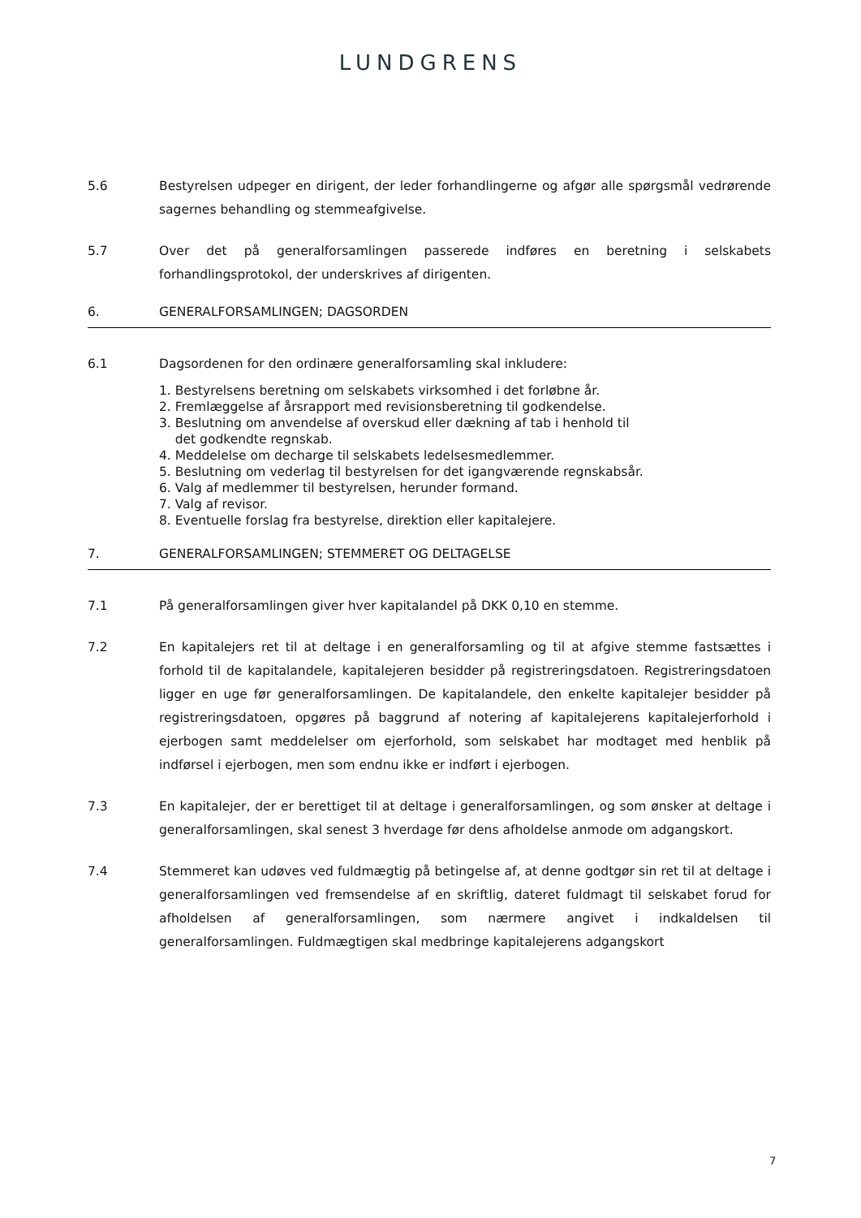LUNDGRENS
5.6 Bestyrelsen udpeger en dirigent, der leder forhandlingerne og afgør alle spørgsmål vedrørende sagernes behandling og stemmeafgivelse.
5.7 Over det på generalforsamlingen passerede indføres en beretning i selskabets forhandlingsprotokol, der underskrives af dirigenten.
6. GENERALFORSAMLINGEN; DAGSORDEN
6.1 Dagsordenen for den ordinære generalforsamling skal inkludere:
1. Bestyrelsens beretning om selskabets virksomhed i det forløbne år.
2. Fremlæggelse af årsrapport med revisionsberetning til godkendelse.
3. Beslutning om anvendelse af overskud eller dækning af tab i henhold til
det godkendte regnskab.
4. Meddelelse om decharge til selskabets ledelsesmedlemmer.
5. Beslutning om vederlag til bestyrelsen for det igangværende regnskabsår.
6. Valg af medlemmer til bestyrelsen, herunder formand.
7. Valg af revisor.
8. Eventuelle forslag fra bestyrelse, direktion eller kapitalejere.
7. GENERALFORSAMLINGEN; STEMMERET OG DELTAGELSE
7.1 På generalforsamlingen giver hver kapitalandel på DKK 0,10 en stemme.
7.2 En kapitalejers ret til at deltage i en generalforsamling og til at afgive stemme fastsættes i forhold til de kapitalandele, kapitalejeren besidder på registreringsdatoen. Registreringsdatoen ligger en uge før generalforsamlingen. De kapitalandele, den enkelte kapitalejer besidder på registreringsdatoen, opgøres på baggrund af notering af kapitalejerens kapitalejerforhold i ejerbogen samt meddelelser om ejerforhold, som selskabet har modtaget med henblik på indførsel i ejerbogen, men som endnu ikke er indført i ejerbogen.
7.3 En kapitalejer, der er berettiget til at deltage i generalforsamlingen, og som ønsker at deltage i generalforsamlingen, skal senest 3 hverdage før dens afholdelse anmode om adgangskort.
7.4 Stemmeret kan udøves ved fuldmægtig på betingelse af, at denne godtgør sin ret til at deltage i generalforsamlingen ved fremsendelse af en skriftlig, dateret fuldmagt til selskabet forud for afholdelsen af generalforsamlingen, som nærmere angivet i indkaldelsen til generalforsamlingen. Fuldmægtigen skal medbringe kapitalejerens adgangskort
7